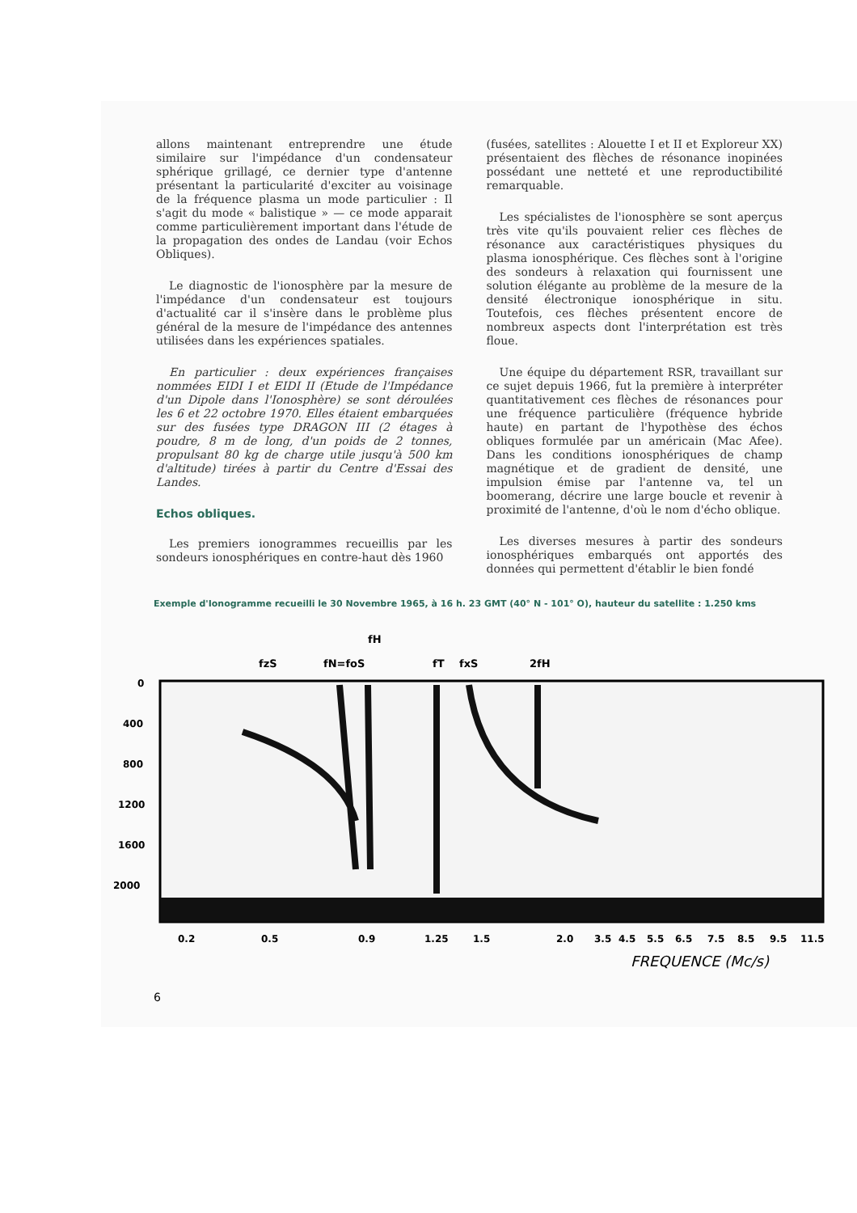allons maintenant entreprendre une étude similaire sur l'impédance d'un condensateur sphérique grillagé, ce dernier type d'antenne présentant la particularité d'exciter au voisinage de la fréquence plasma un mode particulier : Il s'agit du mode « balistique » — ce mode apparait comme particulièrement important dans l'étude de la propagation des ondes de Landau (voir Echos Obliques).
Le diagnostic de l'ionosphère par la mesure de l'impédance d'un condensateur est toujours d'actualité car il s'insère dans le problème plus général de la mesure de l'impédance des antennes utilisées dans les expériences spatiales.
En particulier : deux expériences françaises nommées EIDI I et EIDI II (Etude de l'Impédance d'un Dipole dans l'Ionosphère) se sont déroulées les 6 et 22 octobre 1970. Elles étaient embarquées sur des fusées type DRAGON III (2 étages à poudre, 8 m de long, d'un poids de 2 tonnes, propulsant 80 kg de charge utile jusqu'à 500 km d'altitude) tirées à partir du Centre d'Essai des Landes.
Echos obliques.
Les premiers ionogrammes recueillis par les sondeurs ionosphériques en contre-haut dès 1960
(fusées, satellites : Alouette I et II et Exploreur XX) présentaient des flèches de résonance inopinées possédant une netteté et une reproductibilité remarquable.
Les spécialistes de l'ionosphère se sont aperçus très vite qu'ils pouvaient relier ces flèches de résonance aux caractéristiques physiques du plasma ionosphérique. Ces flèches sont à l'origine des sondeurs à relaxation qui fournissent une solution élégante au problème de la mesure de la densité électronique ionosphérique in situ. Toutefois, ces flèches présentent encore de nombreux aspects dont l'interprétation est très floue.
Une équipe du département RSR, travaillant sur ce sujet depuis 1966, fut la première à interpréter quantitativement ces flèches de résonances pour une fréquence particulière (fréquence hybride haute) en partant de l'hypothèse des échos obliques formulée par un américain (Mac Afee). Dans les conditions ionosphériques de champ magnétique et de gradient de densité, une impulsion émise par l'antenne va, tel un boomerang, décrire une large boucle et revenir à proximité de l'antenne, d'où le nom d'écho oblique.
Les diverses mesures à partir des sondeurs ionosphériques embarqués ont apportés des données qui permettent d'établir le bien fondé
Exemple d'Ionogramme recueilli le 30 Novembre 1965, à 16 h. 23 GMT (40° N - 101° O), hauteur du satellite : 1.250 kms
fH
fzS
fN=foS
fT
fxS
2fH
0
400
800
1200
1600
2000
0.2
0.5
0.9
1.25
1.5
2.0
3.5
4.5
5.5
6.5
7.5
8.5
9.5
11.5
FREQUENCE (Mc/s)
6